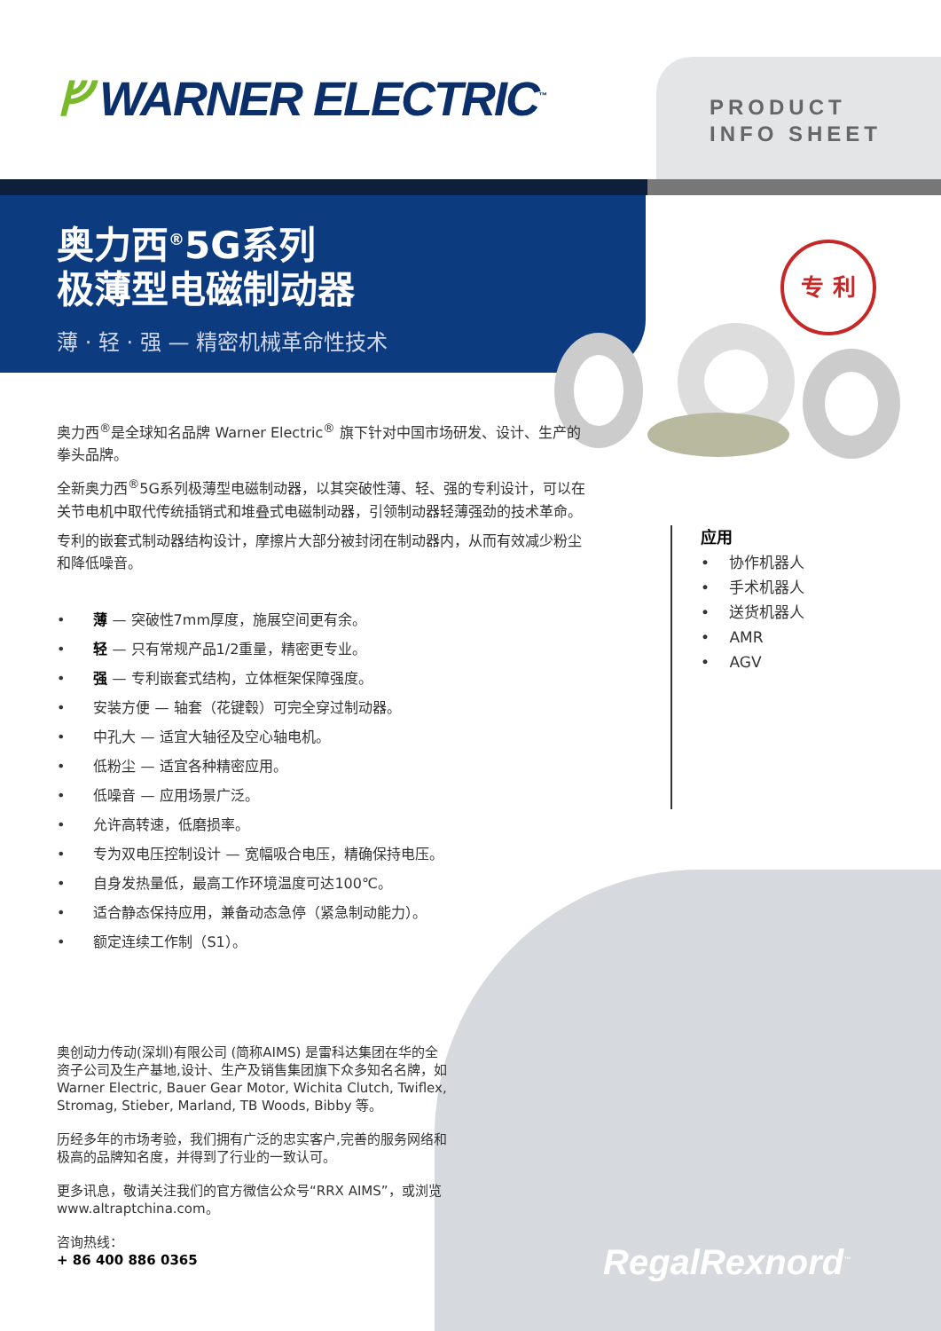ᚠ WARNER ELECTRIC<sup>™</sup>
PRODUCT
INFO SHEET
奥力西<sup>®</sup>5G系列
极薄型电磁制动器
薄 · 轻 · 强 — 精密机械革命性技术
专 利
奥力西<sup>®</sup>是全球知名品牌 Warner Electric<sup>®</sup> 旗下针对中国市场研发、设计、生产的拳头品牌。
全新奥力西<sup>®</sup>5G系列极薄型电磁制动器，以其突破性薄、轻、强的专利设计，可以在关节电机中取代传统插销式和堆叠式电磁制动器，引领制动器轻薄强劲的技术革命。
专利的嵌套式制动器结构设计，摩擦片大部分被封闭在制动器内，从而有效减少粉尘和降低噪音。
•　　薄 — 突破性7mm厚度，施展空间更有余。
•　　轻 — 只有常规产品1/2重量，精密更专业。
•　　强 — 专利嵌套式结构，立体框架保障强度。
•　　安装方便 — 轴套（花键毂）可完全穿过制动器。
•　　中孔大 — 适宜大轴径及空心轴电机。
•　　低粉尘 — 适宜各种精密应用。
•　　低噪音 — 应用场景广泛。
•　　允许高转速，低磨损率。
•　　专为双电压控制设计 — 宽幅吸合电压，精确保持电压。
•　　自身发热量低，最高工作环境温度可达100℃。
•　　适合静态保持应用，兼备动态急停（紧急制动能力）。
•　　额定连续工作制（S1）。
应用
• 　协作机器人
• 　手术机器人
• 　送货机器人
• 　AMR
• 　AGV
RegalRexnord<sup>™</sup>
奥创动力传动(深圳)有限公司 (简称AIMS) 是雷科达集团在华的全资子公司及生产基地,设计、生产及销售集团旗下众多知名名牌，如Warner Electric, Bauer Gear Motor, Wichita Clutch, Twiflex, Stromag, Stieber, Marland, TB Woods, Bibby 等。
历经多年的市场考验，我们拥有广泛的忠实客户,完善的服务网络和极高的品牌知名度，并得到了行业的一致认可。
更多讯息，敬请关注我们的官方微信公众号“RRX AIMS”，或浏览www.altraptchina.com。
咨询热线：
+ 86 400 886 0365